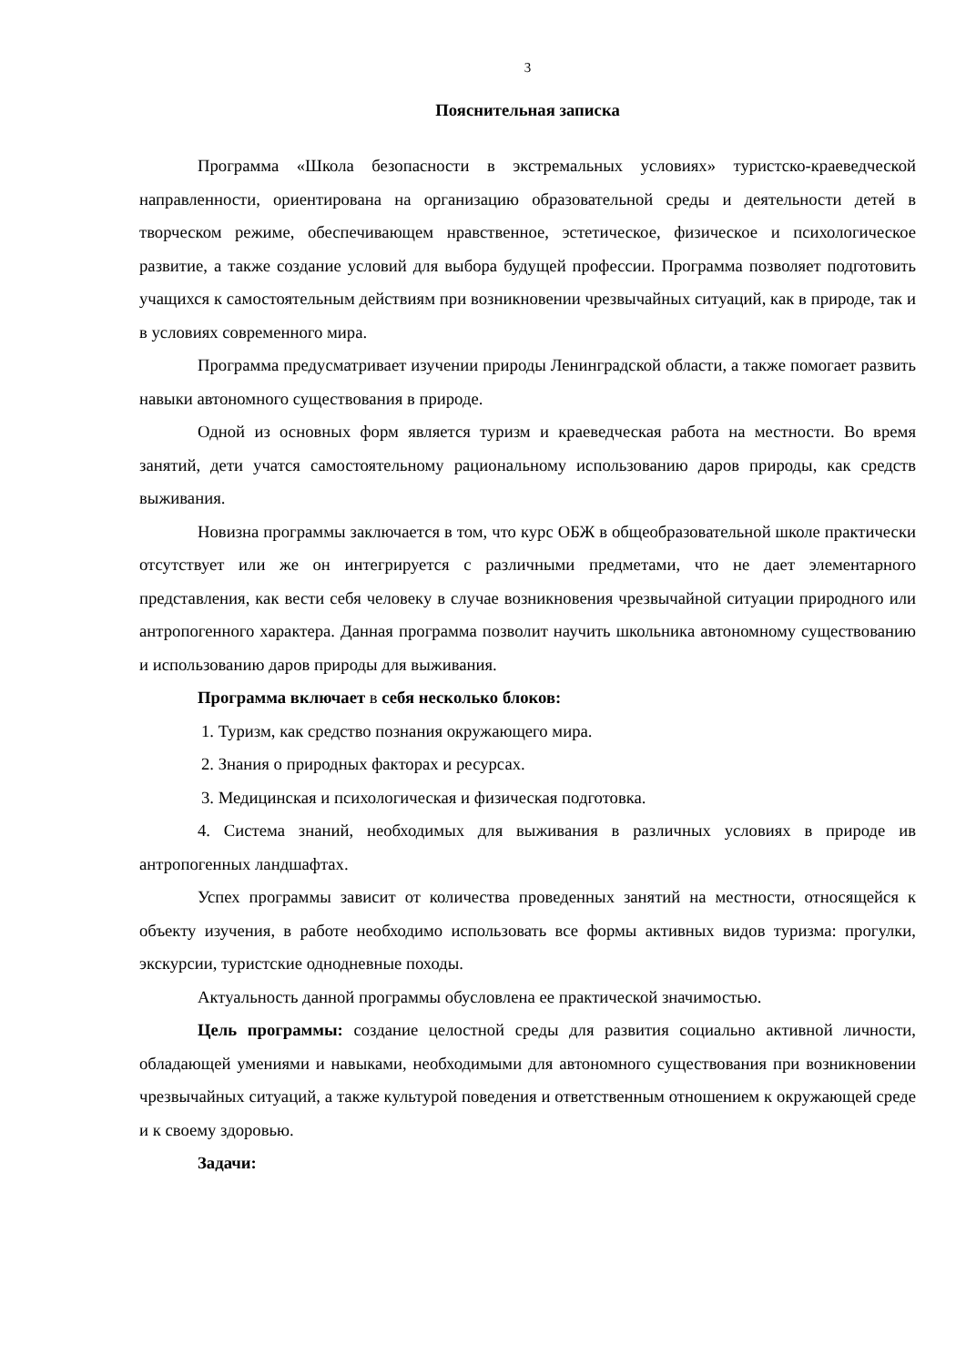3
Пояснительная записка
Программа «Школа безопасности в экстремальных условиях» туристско-краеведческой направленности, ориентирована на организацию образовательной среды и деятельности детей в творческом режиме, обеспечивающем нравственное, эстетическое, физическое и психологическое развитие, а также создание условий для выбора будущей профессии. Программа позволяет подготовить учащихся к самостоятельным действиям при возникновении чрезвычайных ситуаций, как в природе, так и в условиях современного мира.
Программа предусматривает изучении природы Ленинградской области, а также помогает развить навыки автономного существования в природе.
Одной из основных форм является туризм и краеведческая работа на местности. Во время занятий, дети учатся самостоятельному рациональному использованию даров природы, как средств выживания.
Новизна программы заключается в том, что курс ОБЖ в общеобразовательной школе практически отсутствует или же он интегрируется с различными предметами, что не дает элементарного представления, как вести себя человеку в случае возникновения чрезвычайной ситуации природного или антропогенного характера. Данная программа позволит научить школьника автономному существованию и использованию даров природы для выживания.
Программа включает в себя несколько блоков:
1. Туризм, как средство познания окружающего мира.
2. Знания о природных факторах и ресурсах.
3. Медицинская и психологическая и физическая подготовка.
4. Система знаний, необходимых для выживания в различных условиях в природе ив антропогенных ландшафтах.
Успех программы зависит от количества проведенных занятий на местности, относящейся к объекту изучения, в работе необходимо использовать все формы активных видов туризма: прогулки, экскурсии, туристские однодневные походы.
Актуальность данной программы обусловлена ее практической значимостью.
Цель программы: создание целостной среды для развития социально активной личности, обладающей умениями и навыками, необходимыми для автономного существования при возникновении чрезвычайных ситуаций, а также культурой поведения и ответственным отношением к окружающей среде и к своему здоровью.
Задачи: